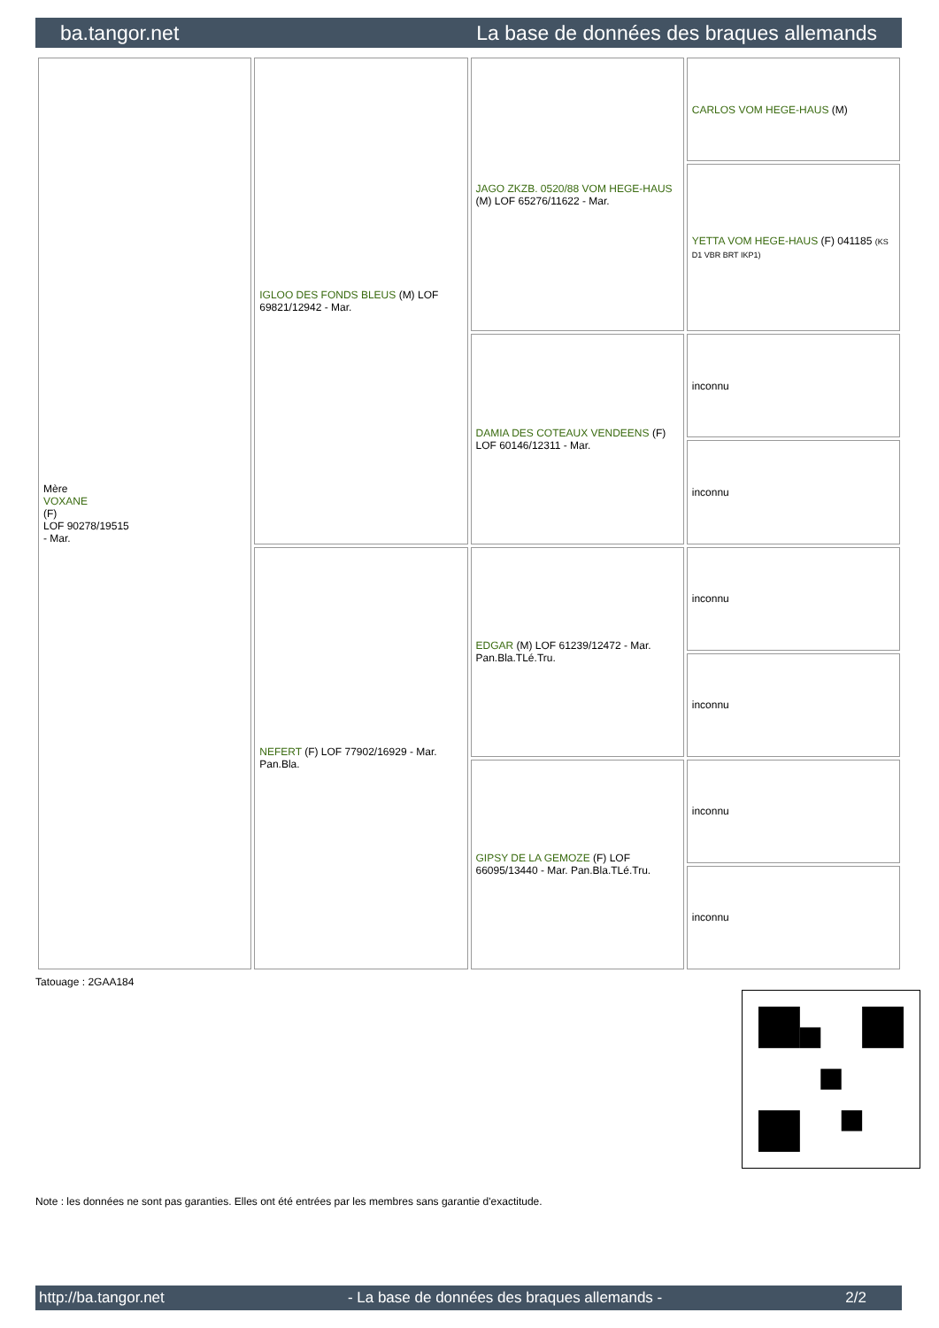ba.tangor.net La base de données des braques allemands
| Mère VOXANE (F) LOF 90278/19515 - Mar. | IGLOO DES FONDS BLEUS (M) LOF 69821/12942 - Mar. | JAGO ZKZB. 0520/88 VOM HEGE-HAUS (M) LOF 65276/11622 - Mar. | CARLOS VOM HEGE-HAUS (M) |
| | | | YETTA VOM HEGE-HAUS (F) 041185 (KS D1 VBR BRT IKP1) |
| | | DAMIA DES COTEAUX VENDEENS (F) LOF 60146/12311 - Mar. | inconnu |
| | | | inconnu |
| | NEFERT (F) LOF 77902/16929 - Mar. Pan.Bla. | EDGAR (M) LOF 61239/12472 - Mar. Pan.Bla.TLé.Tru. | inconnu |
| | | | inconnu |
| | | GIPSY DE LA GEMOZE (F) LOF 66095/13440 - Mar. Pan.Bla.TLé.Tru. | inconnu |
| | | | inconnu |
Tatouage : 2GAA184
Note : les données ne sont pas garanties. Elles ont été entrées par les membres sans garantie d'exactitude.
http://ba.tangor.net - La base de données des braques allemands - 2/2